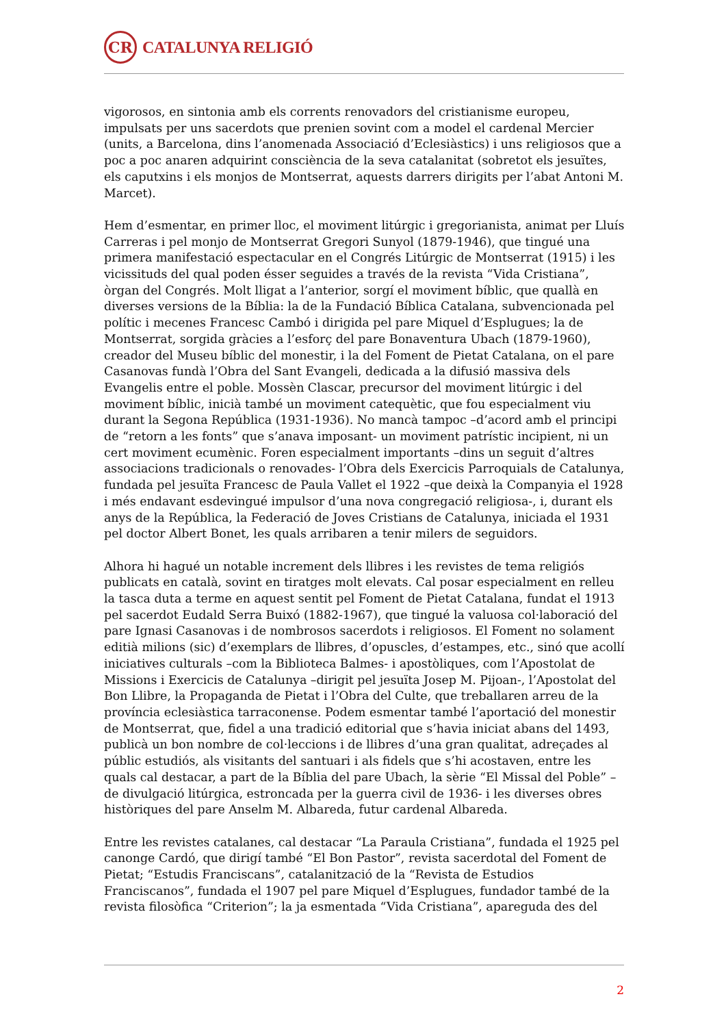CR
CATALUNYA RELIGIÓ
vigorosos, en sintonia amb els corrents renovadors del cristianisme europeu, impulsats per uns sacerdots que prenien sovint com a model el cardenal Mercier (units, a Barcelona, dins l’anomenada Associació d’Eclesiàstics) i uns religiosos que a poc a poc anaren adquirint consciència de la seva catalanitat (sobretot els jesuïtes, els caputxins i els monjos de Montserrat, aquests darrers dirigits per l’abat Antoni M. Marcet).
Hem d’esmentar, en primer lloc, el moviment litúrgic i gregorianista, animat per Lluís Carreras i pel monjo de Montserrat Gregori Sunyol (1879-1946), que tingué una primera manifestació espectacular en el Congrés Litúrgic de Montserrat (1915) i les vicissituds del qual poden ésser seguides a través de la revista “Vida Cristiana”, òrgan del Congrés. Molt lligat a l’anterior, sorgí el moviment bíblic, que quallà en diverses versions de la Bíblia: la de la Fundació Bíblica Catalana, subvencionada pel polític i mecenes Francesc Cambó i dirigida pel pare Miquel d’Esplugues; la de Montserrat, sorgida gràcies a l’esforç del pare Bonaventura Ubach (1879-1960), creador del Museu bíblic del monestir, i la del Foment de Pietat Catalana, on el pare Casanovas fundà l’Obra del Sant Evangeli, dedicada a la difusió massiva dels Evangelis entre el poble. Mossèn Clascar, precursor del moviment litúrgic i del moviment bíblic, inicià també un moviment catequètic, que fou especialment viu durant la Segona República (1931-1936). No mancà tampoc –d’acord amb el principi de “retorn a les fonts” que s’anava imposant- un moviment patrístic incipient, ni un cert moviment ecumènic. Foren especialment importants –dins un seguit d’altres associacions tradicionals o renovades- l’Obra dels Exercicis Parroquials de Catalunya, fundada pel jesuïta Francesc de Paula Vallet el 1922 –que deixà la Companyia el 1928 i més endavant esdevingué impulsor d’una nova congregació religiosa-, i, durant els anys de la República, la Federació de Joves Cristians de Catalunya, iniciada el 1931 pel doctor Albert Bonet, les quals arribaren a tenir milers de seguidors.
Alhora hi hagué un notable increment dels llibres i les revistes de tema religiós publicats en català, sovint en tiratges molt elevats. Cal posar especialment en relleu la tasca duta a terme en aquest sentit pel Foment de Pietat Catalana, fundat el 1913 pel sacerdot Eudald Serra Buixó (1882-1967), que tingué la valuosa col·laboració del pare Ignasi Casanovas i de nombrosos sacerdots i religiosos. El Foment no solament editià milions (sic) d’exemplars de llibres, d’opuscles, d’estampes, etc., sinó que acollí iniciatives culturals –com la Biblioteca Balmes- i apostòliques, com l’Apostolat de Missions i Exercicis de Catalunya –dirigit pel jesuïta Josep M. Pijoan-, l’Apostolat del Bon Llibre, la Propaganda de Pietat i l’Obra del Culte, que treballaren arreu de la província eclesiàstica tarraconense. Podem esmentar també l’aportació del monestir de Montserrat, que, fidel a una tradició editorial que s’havia iniciat abans del 1493, publicà un bon nombre de col·leccions i de llibres d’una gran qualitat, adreçades al públic estudiós, als visitants del santuari i als fidels que s’hi acostaven, entre les quals cal destacar, a part de la Bíblia del pare Ubach, la sèrie “El Missal del Poble” –de divulgació litúrgica, estroncada per la guerra civil de 1936- i les diverses obres històriques del pare Anselm M. Albareda, futur cardenal Albareda.
Entre les revistes catalanes, cal destacar “La Paraula Cristiana”, fundada el 1925 pel canonge Cardó, que dirigí també “El Bon Pastor”, revista sacerdotal del Foment de Pietat; “Estudis Franciscans”, catalanització de la “Revista de Estudios Franciscanos”, fundada el 1907 pel pare Miquel d’Esplugues, fundador també de la revista filosòfica “Criterion”; la ja esmentada “Vida Cristiana”, apareguda des del
2